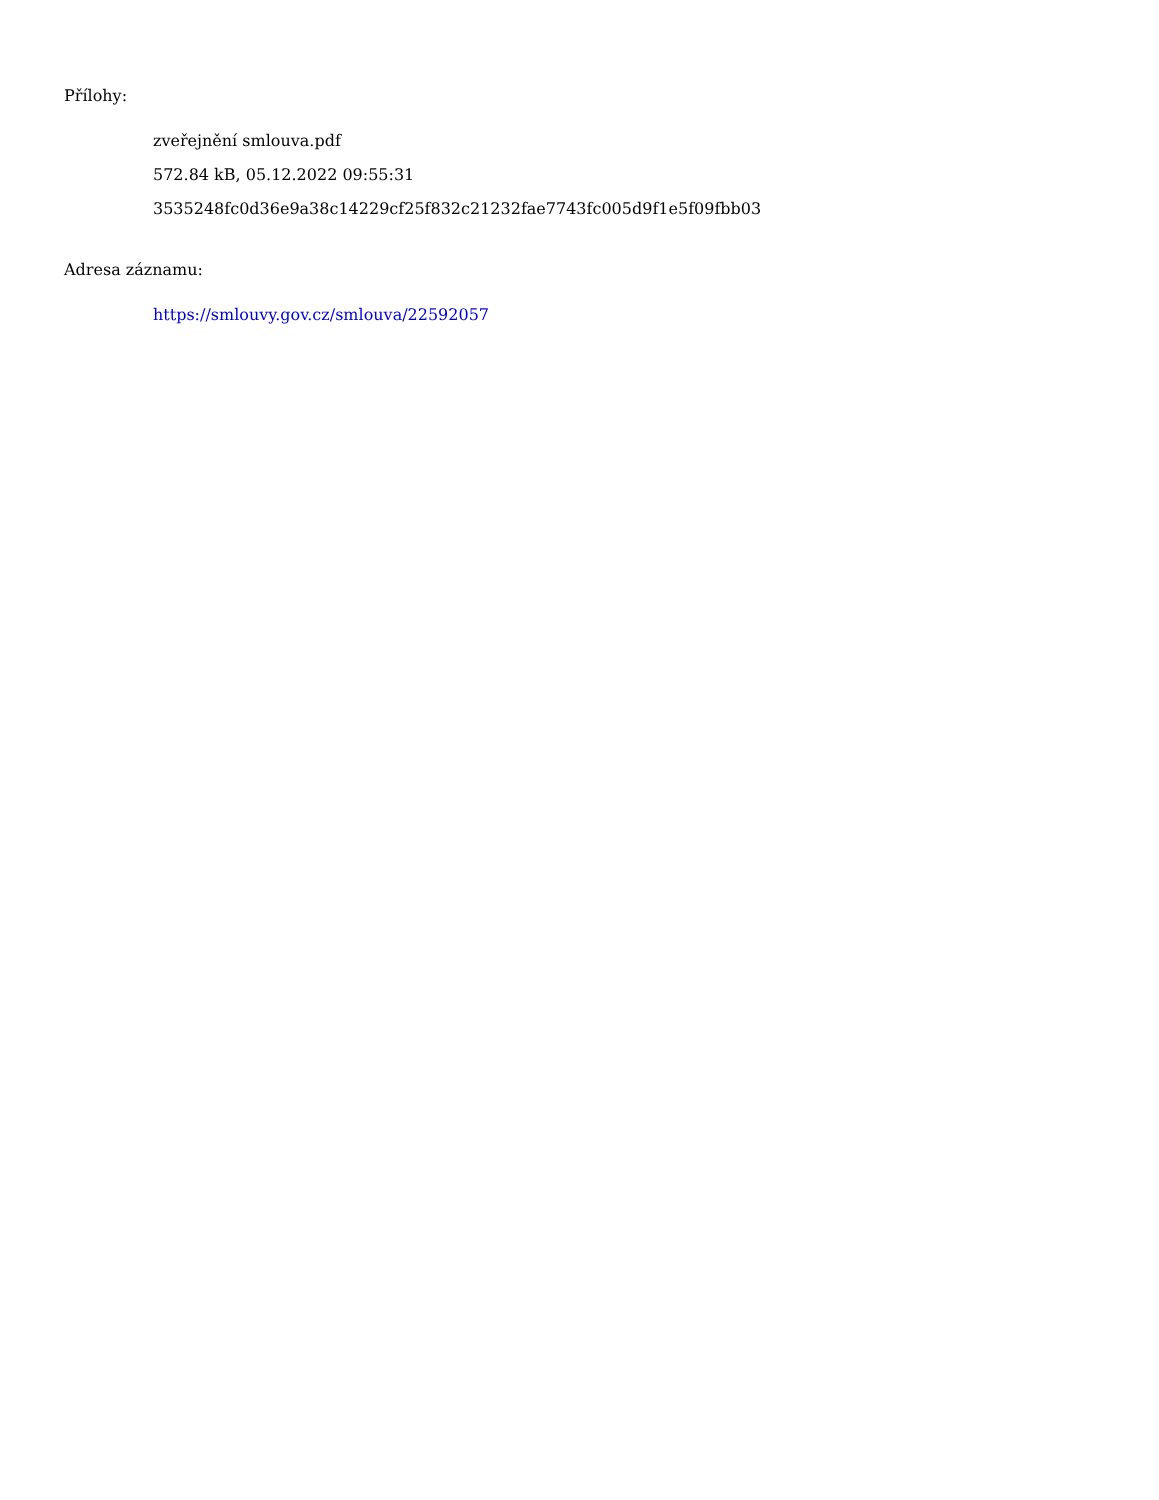Přílohy:
zveřejnění smlouva.pdf
572.84 kB, 05.12.2022 09:55:31
3535248fc0d36e9a38c14229cf25f832c21232fae7743fc005d9f1e5f09fbb03
Adresa záznamu:
https://smlouvy.gov.cz/smlouva/22592057